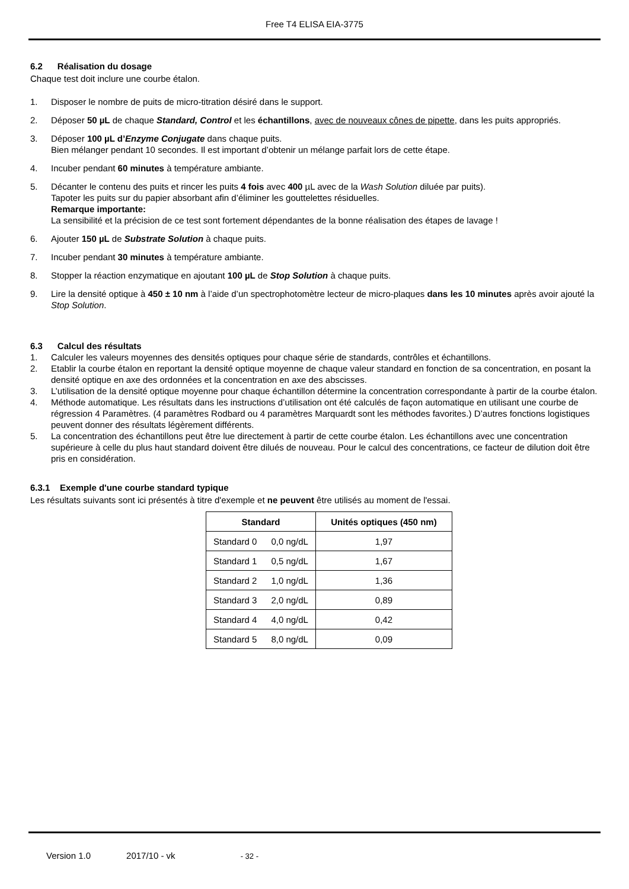Free T4 ELISA EIA-3775
6.2 Réalisation du dosage
Chaque test doit inclure une courbe étalon.
1. Disposer le nombre de puits de micro-titration désiré dans le support.
2. Déposer 50 µL de chaque Standard, Control et les échantillons, avec de nouveaux cônes de pipette, dans les puits appropriés.
3. Déposer 100 µL d’Enzyme Conjugate dans chaque puits.
Bien mélanger pendant 10 secondes. Il est important d’obtenir un mélange parfait lors de cette étape.
4. Incuber pendant 60 minutes à température ambiante.
5. Décanter le contenu des puits et rincer les puits 4 fois avec 400 µL avec de la Wash Solution diluée par puits).
Tapoter les puits sur du papier absorbant afin d’éliminer les gouttelettes résiduelles.
Remarque importante:
La sensibilité et la précision de ce test sont fortement dépendantes de la bonne réalisation des étapes de lavage !
6. Ajouter 150 µL de Substrate Solution à chaque puits.
7. Incuber pendant 30 minutes à température ambiante.
8. Stopper la réaction enzymatique en ajoutant 100 µL de Stop Solution à chaque puits.
9. Lire la densité optique à 450 ± 10 nm à l’aide d’un spectrophotomètre lecteur de micro-plaques dans les 10 minutes après avoir ajouté la Stop Solution.
6.3 Calcul des résultats
1. Calculer les valeurs moyennes des densités optiques pour chaque série de standards, contrôles et échantillons.
2. Etablir la courbe étalon en reportant la densité optique moyenne de chaque valeur standard en fonction de sa concentration, en posant la densité optique en axe des ordonnées et la concentration en axe des abscisses.
3. L’utilisation de la densité optique moyenne pour chaque échantillon détermine la concentration correspondante à partir de la courbe étalon.
4. Méthode automatique. Les résultats dans les instructions d’utilisation ont été calculés de façon automatique en utilisant une courbe de régression 4 Paramètres. (4 paramètres Rodbard ou 4 paramètres Marquardt sont les méthodes favorites.) D’autres fonctions logistiques peuvent donner des résultats légèrement différents.
5. La concentration des échantillons peut être lue directement à partir de cette courbe étalon. Les échantillons avec une concentration supérieure à celle du plus haut standard doivent être dilués de nouveau. Pour le calcul des concentrations, ce facteur de dilution doit être pris en considération.
6.3.1 Exemple d'une courbe standard typique
Les résultats suivants sont ici présentés à titre d'exemple et ne peuvent être utilisés au moment de l'essai.
| Standard | | Unités optiques (450 nm) |
| --- | --- | --- |
| Standard 0 | 0,0 ng/dL | 1,97 |
| Standard 1 | 0,5 ng/dL | 1,67 |
| Standard 2 | 1,0 ng/dL | 1,36 |
| Standard 3 | 2,0 ng/dL | 0,89 |
| Standard 4 | 4,0 ng/dL | 0,42 |
| Standard 5 | 8,0 ng/dL | 0,09 |
Version 1.0 2017/10 - vk - 32 -